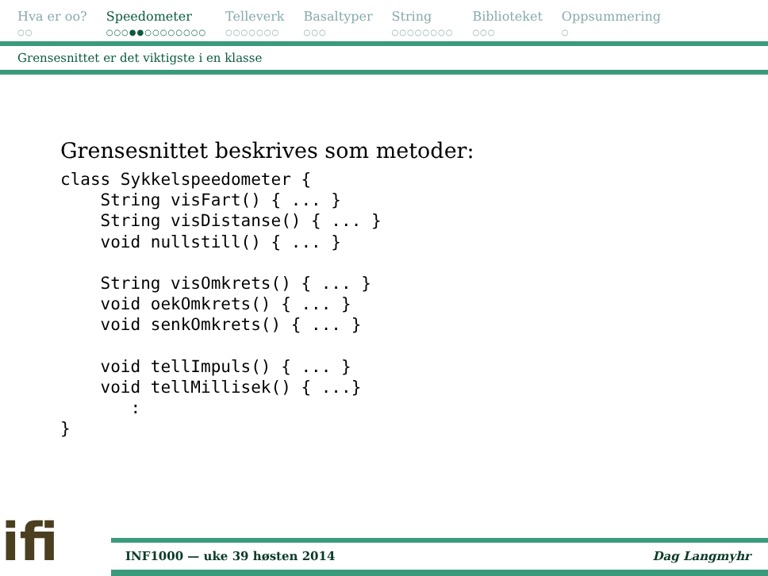Hva er oo?
○○
Speedometer
○○○●●○○○○○○○○
Telleverk
○○○○○○○
Basaltyper
○○○
String
○○○○○○○○
Biblioteket
○○○
Oppsummering
○
Grensesnittet er det viktigste i en klasse
Grensesnittet beskrives som metoder:
class Sykkelspeedometer {
    String visFart() { ... }
    String visDistanse() { ... }
    void nullstill() { ... }

    String visOmkrets() { ... }
    void oekOmkrets() { ... }
    void senkOmkrets() { ... }

    void tellImpuls() { ... }
    void tellMillisek() { ...}
       :
}
ifi
INF1000 — uke 39 høsten 2014 Dag Langmyhr